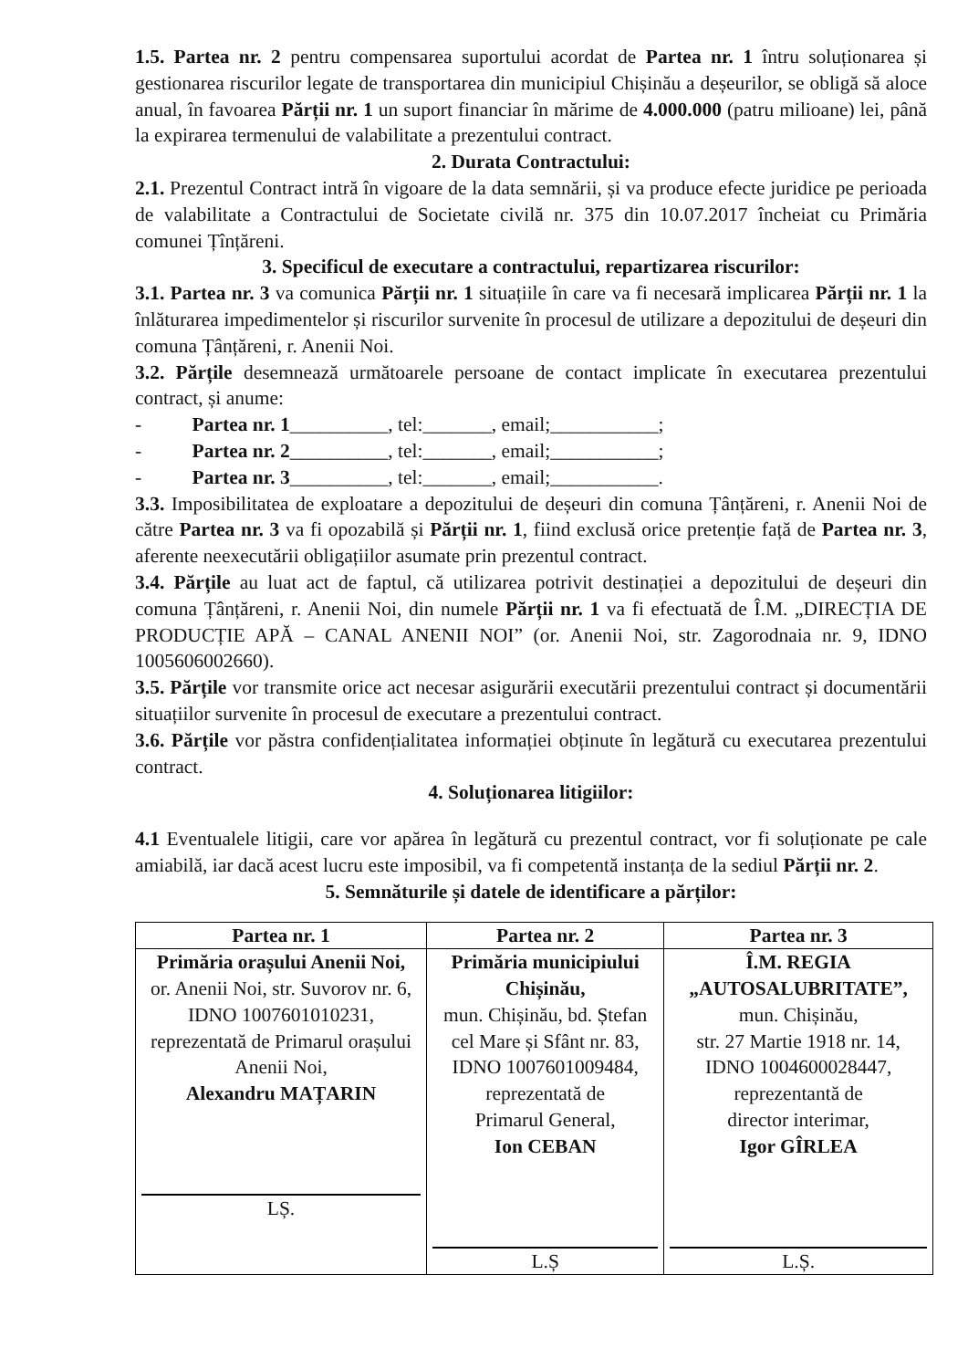1.5. Partea nr. 2 pentru compensarea suportului acordat de Partea nr. 1 întru soluționarea și gestionarea riscurilor legate de transportarea din municipiul Chișinău a deșeurilor, se obligă să aloce anual, în favoarea Părții nr. 1 un suport financiar în mărime de 4.000.000 (patru milioane) lei, până la expirarea termenului de valabilitate a prezentului contract.
2. Durata Contractului:
2.1. Prezentul Contract intră în vigoare de la data semnării, și va produce efecte juridice pe perioada de valabilitate a Contractului de Societate civilă nr. 375 din 10.07.2017 încheiat cu Primăria comunei Țînțăreni.
3. Specificul de executare a contractului, repartizarea riscurilor:
3.1. Partea nr. 3 va comunica Părții nr. 1 situațiile în care va fi necesară implicarea Părții nr. 1 la înlăturarea impedimentelor și riscurilor survenite în procesul de utilizare a depozitului de deșeuri din comuna Țânțăreni, r. Anenii Noi.
3.2. Părțile desemnează următoarele persoane de contact implicate în executarea prezentului contract, și anume:
- Partea nr. 1__________, tel:_______, email;___________;
- Partea nr. 2__________, tel:_______, email;___________;
- Partea nr. 3__________, tel:_______, email;___________.
3.3. Imposibilitatea de exploatare a depozitului de deșeuri din comuna Țânțăreni, r. Anenii Noi de către Partea nr. 3 va fi opozabilă și Părții nr. 1, fiind exclusă orice pretenție față de Partea nr. 3, aferente neexecutării obligațiilor asumate prin prezentul contract.
3.4. Părțile au luat act de faptul, că utilizarea potrivit destinației a depozitului de deșeuri din comuna Țânțăreni, r. Anenii Noi, din numele Părții nr. 1 va fi efectuată de Î.M. „DIRECȚIA DE PRODUCȚIE APĂ – CANAL ANENII NOI” (or. Anenii Noi, str. Zagorodnaia nr. 9, IDNO 1005606002660).
3.5. Părțile vor transmite orice act necesar asigurării executării prezentului contract și documentării situațiilor survenite în procesul de executare a prezentului contract.
3.6. Părțile vor păstra confidențialitatea informației obținute în legătură cu executarea prezentului contract.
4. Soluționarea litigiilor:
4.1 Eventualele litigii, care vor apărea în legătură cu prezentul contract, vor fi soluționate pe cale amiabilă, iar dacă acest lucru este imposibil, va fi competentă instanța de la sediul Părții nr. 2.
5. Semnăturile și datele de identificare a părților:
| Partea nr. 1 | Partea nr. 2 | Partea nr. 3 |
| --- | --- | --- |
| Primăria orașului Anenii Noi, or. Anenii Noi, str. Suvorov nr. 6, IDNO 1007601010231, reprezentată de Primarul orașului Anenii Noi, Alexandru MAȚARIN LȘ. | Primăria municipiului Chișinău, mun. Chișinău, bd. Ștefan cel Mare și Sfânt nr. 83, IDNO 1007601009484, reprezentată de Primarul General, Ion CEBAN L.Ș | Î.M. REGIA „AUTOSALUBRITATE”, mun. Chișinău, str. 27 Martie 1918 nr. 14, IDNO 1004600028447, reprezentantă de director interimar, Igor GÎRLEA L.Ș. |